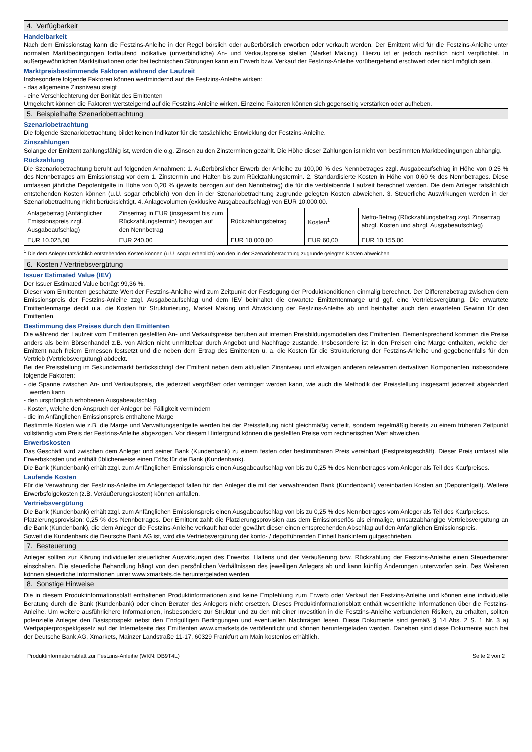4. Verfügbarkeit
Handelbarkeit
Nach dem Emissionstag kann die Festzins-Anleihe in der Regel börslich oder außerbörslich erworben oder verkauft werden. Der Emittent wird für die Festzins-Anleihe unter normalen Marktbedingungen fortlaufend indikative (unverbindliche) An- und Verkaufspreise stellen (Market Making). Hierzu ist er jedoch rechtlich nicht verpflichtet. In außergewöhnlichen Marktsituationen oder bei technischen Störungen kann ein Erwerb bzw. Verkauf der Festzins-Anleihe vorübergehend erschwert oder nicht möglich sein.
Marktpreisbestimmende Faktoren während der Laufzeit
Insbesondere folgende Faktoren können wertmindernd auf die Festzins-Anleihe wirken:
- das allgemeine Zinsniveau steigt
- eine Verschlechterung der Bonität des Emittenten
Umgekehrt können die Faktoren wertsteigernd auf die Festzins-Anleihe wirken. Einzelne Faktoren können sich gegenseitig verstärken oder aufheben.
5. Beispielhafte Szenariobetrachtung
Szenariobetrachtung
Die folgende Szenariobetrachtung bildet keinen Indikator für die tatsächliche Entwicklung der Festzins-Anleihe.
Zinszahlungen
Solange der Emittent zahlungsfähig ist, werden die o.g. Zinsen zu den Zinsterminen gezahlt. Die Höhe dieser Zahlungen ist nicht von bestimmten Marktbedingungen abhängig.
Rückzahlung
Die Szenariobetrachtung beruht auf folgenden Annahmen: 1. Außerbörslicher Erwerb der Anleihe zu 100,00 % des Nennbetrages zzgl. Ausgabeaufschlag in Höhe von 0,25 % des Nennbetrages am Emissionstag vor dem 1. Zinstermin und Halten bis zum Rückzahlungstermin. 2. Standardisierte Kosten in Höhe von 0,60 % des Nennbetrages. Diese umfassen jährliche Depotentgelte in Höhe von 0,20 % (jeweils bezogen auf den Nennbetrag) die für die verbleibende Laufzeit berechnet werden. Die dem Anleger tatsächlich entstehenden Kosten können (u.U. sogar erheblich) von den in der Szenariobetrachtung zugrunde gelegten Kosten abweichen. 3. Steuerliche Auswirkungen werden in der Szenariobetrachtung nicht berücksichtigt. 4. Anlagevolumen (exklusive Ausgabeaufschlag) von EUR 10.000,00.
| Anlagebetrag (Anfänglicher Emissionspreis zzgl. Ausgabeaufschlag) | Zinsertrag in EUR (insgesamt bis zum Rückzahlungstermin) bezogen auf den Nennbetrag | Rückzahlungsbetrag | Kosten<sup>1</sup> | Netto-Betrag (Rückzahlungsbetrag zzgl. Zinsertrag abzgl. Kosten und abzgl. Ausgabeaufschlag) |
| EUR 10.025,00 | EUR 240,00 | EUR 10.000,00 | EUR 60,00 | EUR 10.155,00 |
<sup>1</sup> Die dem Anleger tatsächlich entstehenden Kosten können (u.U. sogar erheblich) von den in der Szenariobetrachtung zugrunde gelegten Kosten abweichen
6. Kosten / Vertriebsvergütung
Issuer Estimated Value (IEV)
Der Issuer Estimated Value beträgt 99,36 %.
Dieser vom Emittenten geschätzte Wert der Festzins-Anleihe wird zum Zeitpunkt der Festlegung der Produktkonditionen einmalig berechnet. Der Differenzbetrag zwischen dem Emissionspreis der Festzins-Anleihe zzgl. Ausgabeaufschlag und dem IEV beinhaltet die erwartete Emittentenmarge und ggf. eine Vertriebsvergütung. Die erwartete Emittentenmarge deckt u.a. die Kosten für Strukturierung, Market Making und Abwicklung der Festzins-Anleihe ab und beinhaltet auch den erwarteten Gewinn für den Emittenten.
Bestimmung des Preises durch den Emittenten
Die während der Laufzeit vom Emittenten gestellten An- und Verkaufspreise beruhen auf internen Preisbildungsmodellen des Emittenten. Dementsprechend kommen die Preise anders als beim Börsenhandel z.B. von Aktien nicht unmittelbar durch Angebot und Nachfrage zustande. Insbesondere ist in den Preisen eine Marge enthalten, welche der Emittent nach freiem Ermessen festsetzt und die neben dem Ertrag des Emittenten u. a. die Kosten für die Strukturierung der Festzins-Anleihe und gegebenenfalls für den Vertrieb (Vertriebsvergütung) abdeckt.
Bei der Preisstellung im Sekundärmarkt berücksichtigt der Emittent neben dem aktuellen Zinsniveau und etwaigen anderen relevanten derivativen Komponenten insbesondere folgende Faktoren:
- die Spanne zwischen An- und Verkaufspreis, die jederzeit vergrößert oder verringert werden kann, wie auch die Methodik der Preisstellung insgesamt jederzeit abgeändert werden kann
- den ursprünglich erhobenen Ausgabeaufschlag
- Kosten, welche den Anspruch der Anleger bei Fälligkeit vermindern
- die im Anfänglichen Emissionspreis enthaltene Marge
Bestimmte Kosten wie z.B. die Marge und Verwaltungsentgelte werden bei der Preisstellung nicht gleichmäßig verteilt, sondern regelmäßig bereits zu einem früheren Zeitpunkt vollständig vom Preis der Festzins-Anleihe abgezogen. Vor diesem Hintergrund können die gestellten Preise vom rechnerischen Wert abweichen.
Erwerbskosten
Das Geschäft wird zwischen dem Anleger und seiner Bank (Kundenbank) zu einem festen oder bestimmbaren Preis vereinbart (Festpreisgeschäft). Dieser Preis umfasst alle Erwerbskosten und enthält üblicherweise einen Erlös für die Bank (Kundenbank).
Die Bank (Kundenbank) erhält zzgl. zum Anfänglichen Emissionspreis einen Ausgabeaufschlag von bis zu 0,25 % des Nennbetrages vom Anleger als Teil des Kaufpreises.
Laufende Kosten
Für die Verwahrung der Festzins-Anleihe im Anlegerdepot fallen für den Anleger die mit der verwahrenden Bank (Kundenbank) vereinbarten Kosten an (Depotentgelt). Weitere Erwerbsfolgekosten (z.B. Veräußerungskosten) können anfallen.
Vertriebsvergütung
Die Bank (Kundenbank) erhält zzgl. zum Anfänglichen Emissionspreis einen Ausgabeaufschlag von bis zu 0,25 % des Nennbetrages vom Anleger als Teil des Kaufpreises.
Platzierungsprovision: 0,25 % des Nennbetrages. Der Emittent zahlt die Platzierungsprovision aus dem Emissionserlös als einmalige, umsatzabhängige Vertriebsvergütung an die Bank (Kundenbank), die dem Anleger die Festzins-Anleihe verkauft hat oder gewährt dieser einen entsprechenden Abschlag auf den Anfänglichen Emissionspreis.
Soweit die Kundenbank die Deutsche Bank AG ist, wird die Vertriebsvergütung der konto- / depotführenden Einheit bankintern gutgeschrieben.
7. Besteuerung
Anleger sollten zur Klärung individueller steuerlicher Auswirkungen des Erwerbs, Haltens und der Veräußerung bzw. Rückzahlung der Festzins-Anleihe einen Steuerberater einschalten. Die steuerliche Behandlung hängt von den persönlichen Verhältnissen des jeweiligen Anlegers ab und kann künftig Änderungen unterworfen sein. Des Weiteren können steuerliche Informationen unter www.xmarkets.de heruntergeladen werden.
8. Sonstige Hinweise
Die in diesem Produktinformationsblatt enthaltenen Produktinformationen sind keine Empfehlung zum Erwerb oder Verkauf der Festzins-Anleihe und können eine individuelle Beratung durch die Bank (Kundenbank) oder einen Berater des Anlegers nicht ersetzen. Dieses Produktinformationsblatt enthält wesentliche Informationen über die Festzins-Anleihe. Um weitere ausführlichere Informationen, insbesondere zur Struktur und zu den mit einer Investition in die Festzins-Anleihe verbundenen Risiken, zu erhalten, sollten potenzielle Anleger den Basisprospekt nebst den Endgültigen Bedingungen und eventuellen Nachträgen lesen. Diese Dokumente sind gemäß § 14 Abs. 2 S. 1 Nr. 3 a) Wertpapierprospektgesetz auf der Internetseite des Emittenten www.xmarkets.de veröffentlicht und können heruntergeladen werden. Daneben sind diese Dokumente auch bei der Deutsche Bank AG, Xmarkets, Mainzer Landstraße 11-17, 60329 Frankfurt am Main kostenlos erhältlich.
Produktinformationsblatt zur Festzins-Anleihe (WKN: DB9T4L) Seite 2 von 2